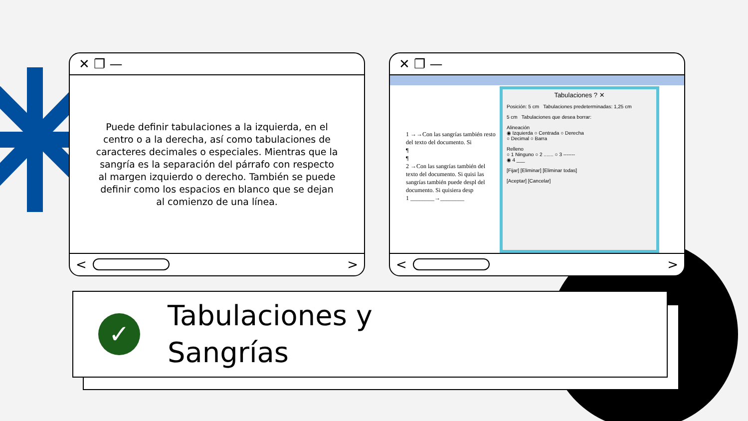✕ ❐ —
Puede definir tabulaciones a la izquierda, en el centro o a la derecha, así como tabulaciones de caracteres decimales o especiales. Mientras que la sangría es la separación del párrafo con respecto al margen izquierdo o derecho. También se puede definir como los espacios en blanco que se dejan al comienzo de una línea.
<
>
✕ ❐ —
1 →→Con las sangrías también resto del texto del documento. Si
¶
¶
2 →Con las sangrías también del texto del documento. Si quisi las sangrías también puede despl del documento. Si quisiera desp
1 ________→________
Tabulaciones ? ✕
Posición: 5 cm Tabulaciones predeterminadas: 1,25 cm
5 cm Tabulaciones que desea borrar:
Alineación
◉ Izquierda ○ Centrada ○ Derecha
○ Decimal ○ Barra
Relleno
○ 1 Ninguno ○ 2 ....... ○ 3 -------
◉ 4 ___
[Fijar] [Eliminar] [Eliminar todas]
[Aceptar] [Cancelar]
<
>
✓
Tabulaciones y
Sangrías